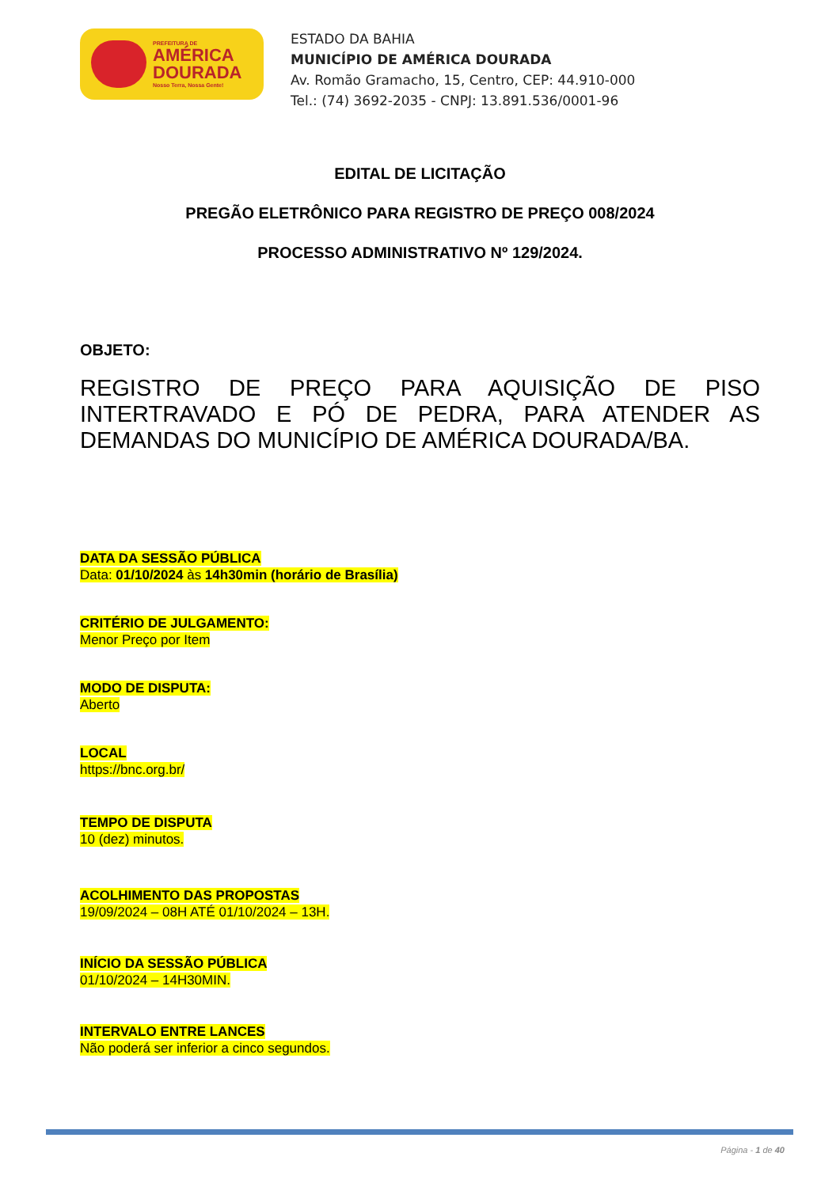PREFEITURA DE
AMÉRICA
DOURADA
Nosso Terra, Nossa Gente!
ESTADO DA BAHIA
MUNICÍPIO DE AMÉRICA DOURADA
Av. Romão Gramacho, 15, Centro, CEP: 44.910-000
Tel.: (74) 3692-2035 - CNPJ: 13.891.536/0001-96
EDITAL DE LICITAÇÃO
PREGÃO ELETRÔNICO PARA REGISTRO DE PREÇO 008/2024
PROCESSO ADMINISTRATIVO Nº 129/2024.
OBJETO:
REGISTRO DE PREÇO PARA AQUISIÇÃO DE PISO INTERTRAVADO E PÓ DE PEDRA, PARA ATENDER AS DEMANDAS DO MUNICÍPIO DE AMÉRICA DOURADA/BA.
DATA DA SESSÃO PÚBLICA
Data: 01/10/2024 às 14h30min (horário de Brasília)
CRITÉRIO DE JULGAMENTO:
Menor Preço por Item
MODO DE DISPUTA:
Aberto
LOCAL
https://bnc.org.br/
TEMPO DE DISPUTA
10 (dez) minutos.
ACOLHIMENTO DAS PROPOSTAS
19/09/2024 – 08H ATÉ 01/10/2024 – 13H.
INÍCIO DA SESSÃO PÚBLICA
01/10/2024 – 14H30MIN.
INTERVALO ENTRE LANCES
Não poderá ser inferior a cinco segundos.
Página - 1 de 40